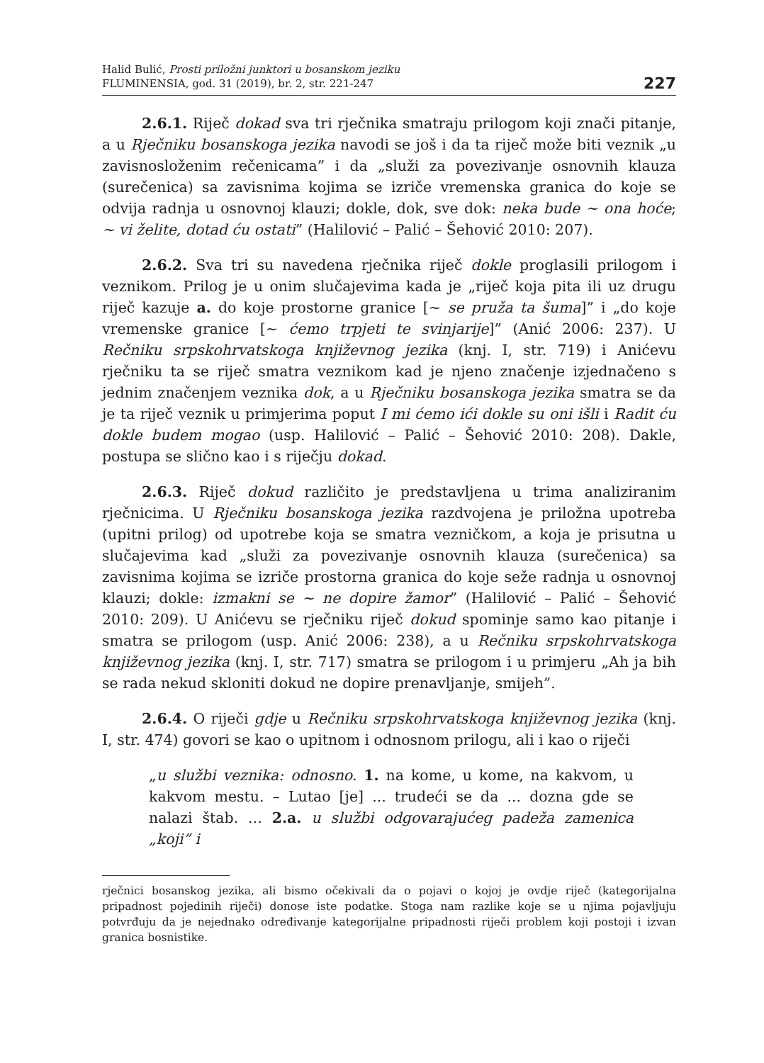Halid Bulić, Prosti priložni junktori u bosanskom jeziku
FLUMINENSIA, god. 31 (2019), br. 2, str. 221-247
227
2.6.1. Riječ dokad sva tri rječnika smatraju prilogom koji znači pitanje, a u Rječniku bosanskoga jezika navodi se još i da ta riječ može biti veznik „u zavisnosloženim rečenicama” i da „služi za povezivanje osnovnih klauza (surečenica) sa zavisnima kojima se izriče vremenska granica do koje se odvija radnja u osnovnoj klauzi; dokle, dok, sve dok: neka bude ~ ona hoće; ~ vi želite, dotad ću ostati” (Halilović – Palić – Šehović 2010: 207).
2.6.2. Sva tri su navedena rječnika riječ dokle proglasili prilogom i veznikom. Prilog je u onim slučajevima kada je „riječ koja pita ili uz drugu riječ kazuje a. do koje prostorne granice [~ se pruža ta šuma]” i „do koje vremenske granice [~ ćemo trpjeti te svinjarije]” (Anić 2006: 237). U Rečniku srpskohrvatskoga književnog jezika (knj. I, str. 719) i Anićevu rječniku ta se riječ smatra veznikom kad je njeno značenje izjednačeno s jednim značenjem veznika dok, a u Rječniku bosanskoga jezika smatra se da je ta riječ veznik u primjerima poput I mi ćemo ići dokle su oni išli i Radit ću dokle budem mogao (usp. Halilović – Palić – Šehović 2010: 208). Dakle, postupa se slično kao i s riječju dokad.
2.6.3. Riječ dokud različito je predstavljena u trima analiziranim rječnicima. U Rječniku bosanskoga jezika razdvojena je priložna upotreba (upitni prilog) od upotrebe koja se smatra vezničkom, a koja je prisutna u slučajevima kad „služi za povezivanje osnovnih klauza (surečenica) sa zavisnima kojima se izriče prostorna granica do koje seže radnja u osnovnoj klauzi; dokle: izmakni se ~ ne dopire žamor” (Halilović – Palić – Šehović 2010: 209). U Anićevu se rječniku riječ dokud spominje samo kao pitanje i smatra se prilogom (usp. Anić 2006: 238), a u Rečniku srpskohrvatskoga književnog jezika (knj. I, str. 717) smatra se prilogom i u primjeru „Ah ja bih se rada nekud skloniti dokud ne dopire prenavljanje, smijeh”.
2.6.4. O riječi gdje u Rečniku srpskohrvatskoga književnog jezika (knj. I, str. 474) govori se kao o upitnom i odnosnom prilogu, ali i kao o riječi
„u službi veznika: odnosno. 1. na kome, u kome, na kakvom, u kakvom mestu. – Lutao [je] ... trudeći se da ... dozna gde se nalazi štab. ... 2.a. u službi odgovarajućeg padeža zamenica „koji” i
rječnici bosanskog jezika, ali bismo očekivali da o pojavi o kojoj je ovdje riječ (kategorijalna pripadnost pojedinih riječi) donose iste podatke. Stoga nam razlike koje se u njima pojavljuju potvrđuju da je nejednako određivanje kategorijalne pripadnosti riječi problem koji postoji i izvan granica bosnistike.